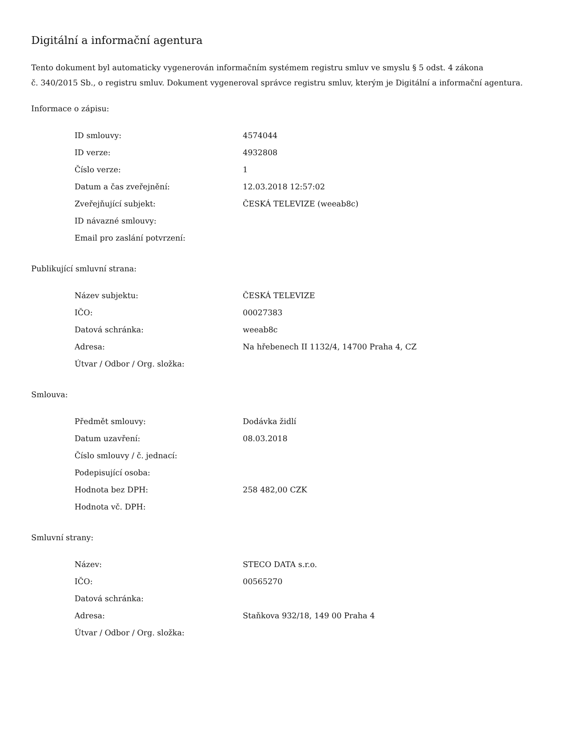Digitální a informační agentura
Tento dokument byl automaticky vygenerován informačním systémem registru smluv ve smyslu § 5 odst. 4 zákona
č. 340/2015 Sb., o registru smluv. Dokument vygeneroval správce registru smluv, kterým je Digitální a informační agentura.
Informace o zápisu:
| ID smlouvy: | 4574044 |
| ID verze: | 4932808 |
| Číslo verze: | 1 |
| Datum a čas zveřejnění: | 12.03.2018 12:57:02 |
| Zveřejňující subjekt: | ČESKÁ TELEVIZE (weeab8c) |
| ID návazné smlouvy: | |
| Email pro zaslání potvrzení: | |
Publikující smluvní strana:
| Název subjektu: | ČESKÁ TELEVIZE |
| IČO: | 00027383 |
| Datová schránka: | weeab8c |
| Adresa: | Na hřebenech II 1132/4, 14700 Praha 4, CZ |
| Útvar / Odbor / Org. složka: | |
Smlouva:
| Předmět smlouvy: | Dodávka židlí |
| Datum uzavření: | 08.03.2018 |
| Číslo smlouvy / č. jednací: | |
| Podepisující osoba: | |
| Hodnota bez DPH: | 258 482,00 CZK |
| Hodnota vč. DPH: | |
Smluvní strany:
| Název: | STECO DATA s.r.o. |
| IČO: | 00565270 |
| Datová schránka: | |
| Adresa: | Staňkova 932/18, 149 00 Praha 4 |
| Útvar / Odbor / Org. složka: | |